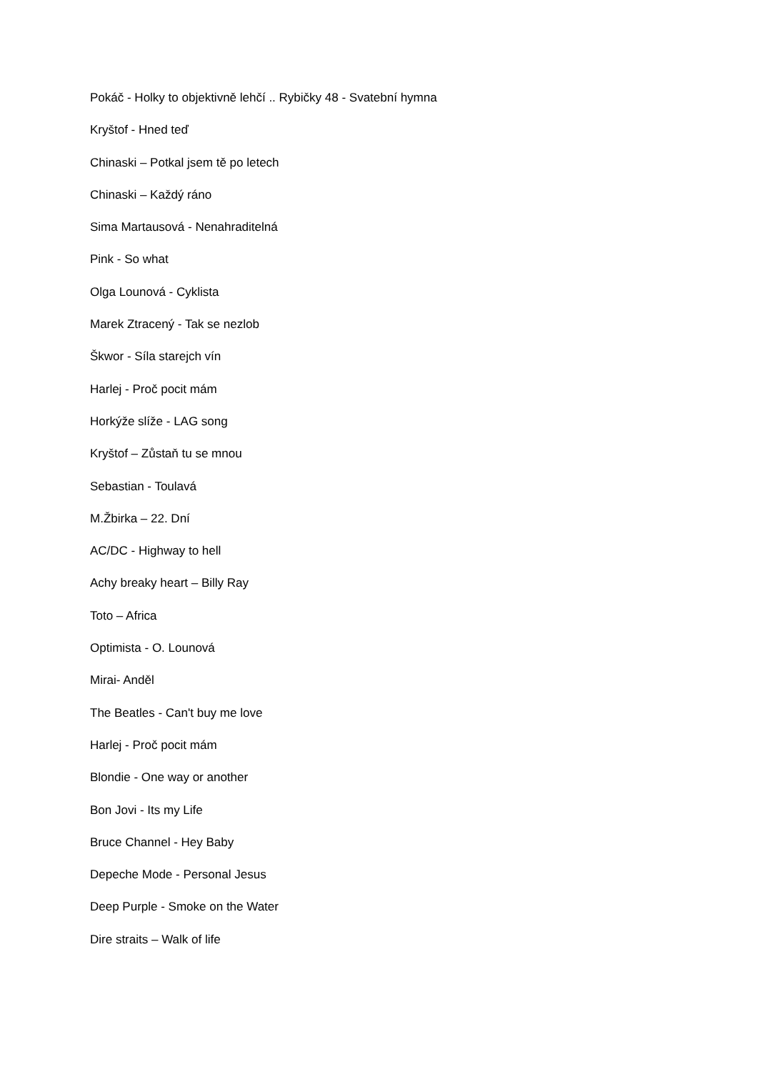Pokáč - Holky to objektivně lehčí .. Rybičky 48 - Svatební hymna
Kryštof - Hned teď
Chinaski – Potkal jsem tě po letech
Chinaski – Každý ráno
Sima Martausová - Nenahraditelná
Pink - So what
Olga Lounová - Cyklista
Marek Ztracený - Tak se nezlob
Škwor - Síla starejch vín
Harlej - Proč pocit mám
Horkýže slíže - LAG song
Kryštof – Zůstaň tu se mnou
Sebastian - Toulavá
M.Žbirka – 22. Dní
AC/DC - Highway to hell
Achy breaky heart – Billy Ray
Toto – Africa
Optimista - O. Lounová
Mirai- Anděl
The Beatles - Can't buy me love
Harlej - Proč pocit mám
Blondie - One way or another
Bon Jovi - Its my Life
Bruce Channel - Hey Baby
Depeche Mode - Personal Jesus
Deep Purple - Smoke on the Water
Dire straits – Walk of life